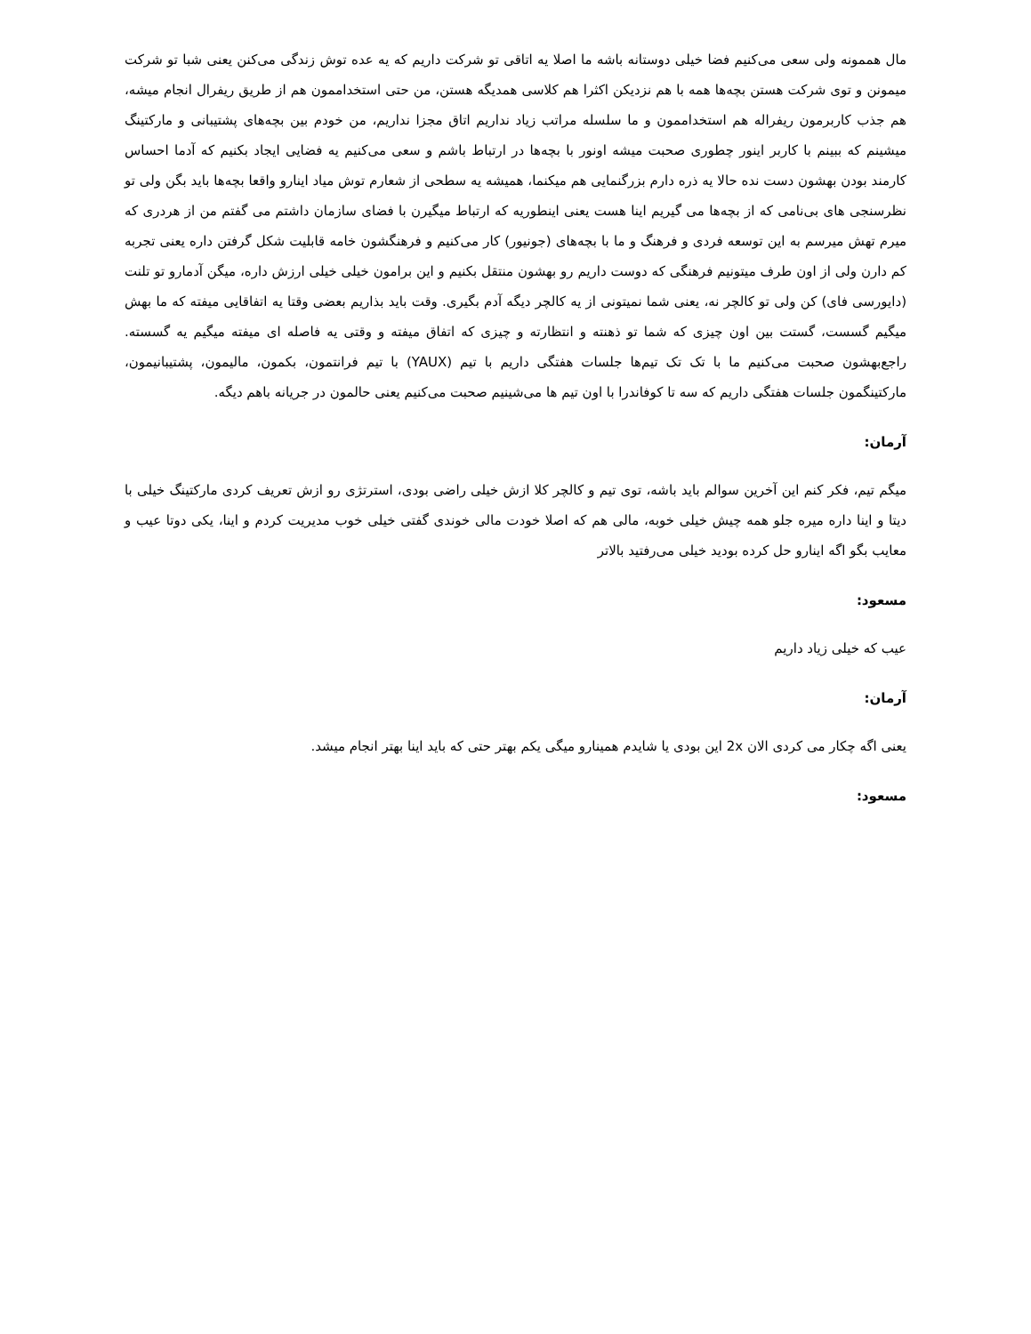مال هممونه ولی سعی می‌کنیم فضا خیلی دوستانه باشه ما اصلا یه اتاقی تو شرکت داریم که یه عده توش زندگی می‌کنن یعنی شبا تو شرکت میمونن و توی شرکت هستن بچه‌ها همه با هم نزدیکن اکثرا هم کلاسی همدیگه هستن، من حتی استخداممون هم از طریق ریفرال انجام میشه، هم جذب کاربرمون ریفراله هم استخداممون و ما سلسله مراتب زیاد نداریم اتاق مجزا نداریم، من خودم بین بچه‌های پشتیبانی و مارکتینگ میشینم که ببینم با کاربر اینور چطوری صحبت میشه اونور با بچه‌ها در ارتباط باشم و سعی می‌کنیم یه فضایی ایجاد بکنیم که آدما احساس کارمند بودن بهشون دست نده حالا یه ذره دارم بزرگنمایی هم میکنما، همیشه یه سطحی از شعارم توش میاد اینارو واقعا بچه‌ها باید بگن ولی تو نظرسنجی های بی‌نامی که از بچه‌ها می گیریم اینا هست یعنی اینطوریه که ارتباط میگیرن با فضای سازمان داشتم می گفتم من از هردری که میرم تهش میرسم به این توسعه فردی و فرهنگ و ما با بچه‌های (جونیور) کار می‌کنیم و فرهنگشون خامه قابلیت شکل گرفتن داره یعنی تجربه کم دارن ولی از اون طرف میتونیم فرهنگی که دوست داریم رو بهشون منتقل بکنیم و این برامون خیلی خیلی ارزش داره، میگن آدمارو تو تلنت (دایورسی فای) کن ولی تو کالچر نه، یعنی شما نمیتونی از یه کالچر دیگه آدم بگیری. وقت باید بذاریم بعضی وقتا یه اتفاقایی میفته که ما بهش میگیم گسست، گستت بین اون چیزی که شما تو ذهنته و انتظارته و چیزی که اتفاق میفته و وقتی یه فاصله ای میفته میگیم یه گسسته. راجع‌بهشون صحبت می‌کنیم ما با تک تک تیم‌ها جلسات هفتگی داریم با تیم (YAUX) با تیم فرانتمون، بکمون، مالیمون، پشتیبانیمون، مارکتینگمون جلسات هفتگی داریم که سه تا کوفاندرا با اون تیم ها می‌شینیم صحبت می‌کنیم یعنی حالمون در جریانه باهم دیگه.
آرمان:
میگم تیم، فکر کنم این آخرین سوالم باید باشه، توی تیم و کالچر کلا ازش خیلی راضی بودی، استرتژی رو ازش تعریف کردی مارکتینگ خیلی با دیتا و اینا داره میره جلو همه چیش خیلی خوبه، مالی هم که اصلا خودت مالی خوندی گفتی خیلی خوب مدیریت کردم و اینا، یکی دوتا عیب و معایب بگو اگه اینارو حل کرده بودید خیلی می‌رفتید بالاتر
مسعود:
عیب که خیلی زیاد داریم
آرمان:
یعنی اگه چکار می کردی الان 2x این بودی یا شایدم همینارو میگی یکم بهتر حتی که باید اینا بهتر انجام میشد.
مسعود: